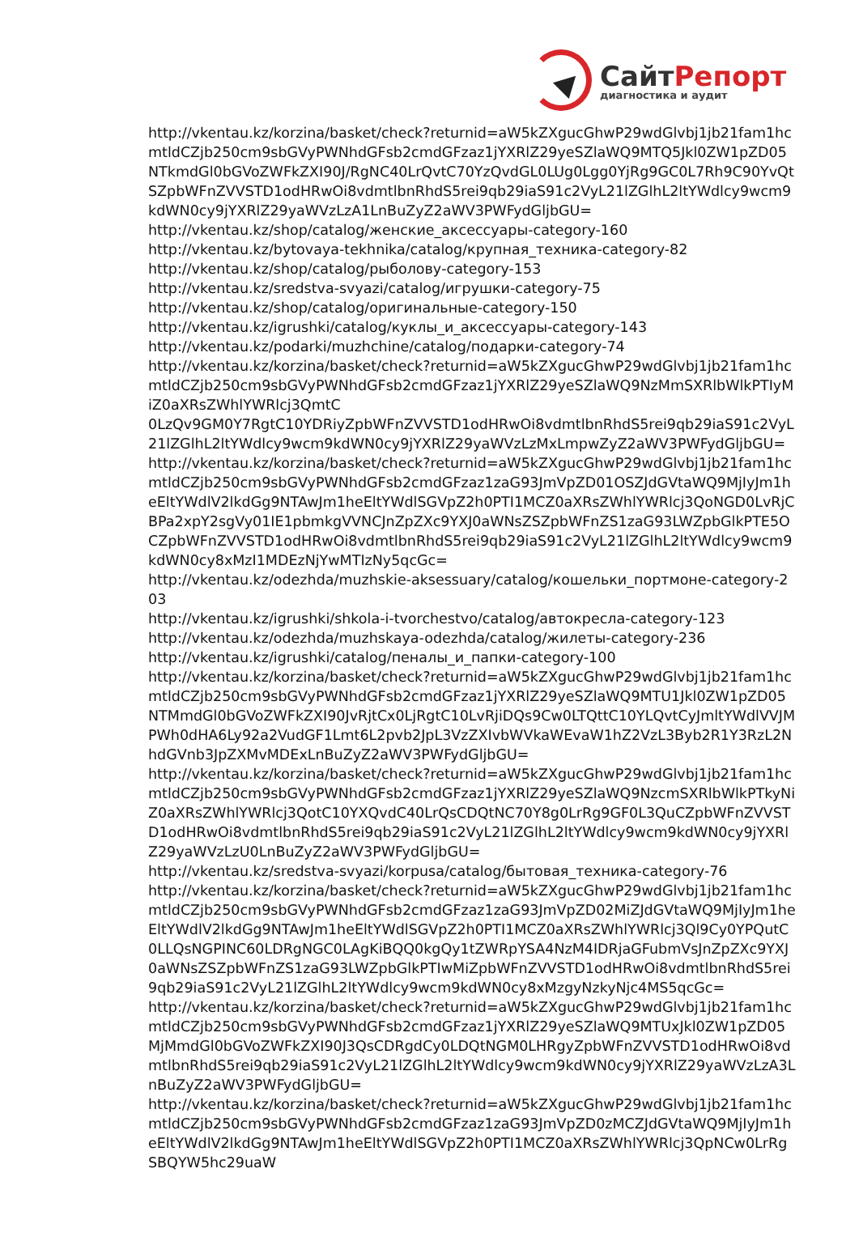СайтРепорт
диагностика и аудит
http://vkentau.kz/korzina/basket/check?returnid=aW5kZXgucGhwP29wdGlvbj1jb21fam1hcmtldCZjb250cm9sbGVyPWNhdGFsb2cmdGFzaz1jYXRlZ29yeSZlaWQ9MTQ5Jkl0ZW1pZD05NTkmdGl0bGVoZWFkZXI90J/RgNC40LrQvtC70YzQvdGL0LUg0Lgg0YjRg9GC0L7Rh9C90YvQtSZpbWFnZVVSTD1odHRwOi8vdmtlbnRhdS5rei9qb29iaS91c2VyL21lZGlhL2ltYWdlcy9wcm9kdWN0cy9jYXRlZ29yaWVzLzA1LnBuZyZ2aWV3PWFydGljbGU=
http://vkentau.kz/shop/catalog/женские_аксессуары-category-160
http://vkentau.kz/bytovaya-tekhnika/catalog/крупная_техника-category-82
http://vkentau.kz/shop/catalog/рыболову-category-153
http://vkentau.kz/sredstva-svyazi/catalog/игрушки-category-75
http://vkentau.kz/shop/catalog/оригинальные-category-150
http://vkentau.kz/igrushki/catalog/куклы_и_аксессуары-category-143
http://vkentau.kz/podarki/muzhchine/catalog/подарки-category-74
http://vkentau.kz/korzina/basket/check?returnid=aW5kZXgucGhwP29wdGlvbj1jb21fam1hcmtldCZjb250cm9sbGVyPWNhdGFsb2cmdGFzaz1jYXRlZ29yeSZlaWQ9NzMmSXRlbWlkPTIyMiZ0aXRsZWhlYWRlcj3QmtC
0LzQv9GM0Y7RgtC10YDRiyZpbWFnZVVSTD1odHRwOi8vdmtlbnRhdS5rei9qb29iaS91c2VyL21lZGlhL2ltYWdlcy9wcm9kdWN0cy9jYXRlZ29yaWVzLzMxLmpwZyZ2aWV3PWFydGljbGU=
http://vkentau.kz/korzina/basket/check?returnid=aW5kZXgucGhwP29wdGlvbj1jb21fam1hcmtldCZjb250cm9sbGVyPWNhdGFsb2cmdGFzaz1zaG93JmVpZD01OSZJdGVtaWQ9MjIyJm1heEltYWdlV2lkdGg9NTAwJm1heEltYWdlSGVpZ2h0PTI1MCZ0aXRsZWhlYWRlcj3QoNGD0LvRjCBPa2xpY2sgVy01IE1pbmkgVVNCJnZpZXc9YXJ0aWNsZSZpbWFnZS1zaG93LWZpbGlkPTE5OCZpbWFnZVVSTD1odHRwOi8vdmtlbnRhdS5rei9qb29iaS91c2VyL21lZGlhL2ltYWdlcy9wcm9kdWN0cy8xMzI1MDEzNjYwMTIzNy5qcGc=
http://vkentau.kz/odezhda/muzhskie-aksessuary/catalog/кошельки_портмоне-category-203
http://vkentau.kz/igrushki/shkola-i-tvorchestvo/catalog/автокресла-category-123
http://vkentau.kz/odezhda/muzhskaya-odezhda/catalog/жилеты-category-236
http://vkentau.kz/igrushki/catalog/пеналы_и_папки-category-100
http://vkentau.kz/korzina/basket/check?returnid=aW5kZXgucGhwP29wdGlvbj1jb21fam1hcmtldCZjb250cm9sbGVyPWNhdGFsb2cmdGFzaz1jYXRlZ29yeSZlaWQ9MTU1Jkl0ZW1pZD05NTMmdGl0bGVoZWFkZXI90JvRjtCx0LjRgtC10LvRjiDQs9Cw0LTQttC10YLQvtCyJmltYWdlVVJMPWh0dHA6Ly92a2VudGF1Lmt6L2pvb2JpL3VzZXIvbWVkaWEvaW1hZ2VzL3Byb2R1Y3RzL2NhdGVnb3JpZXMvMDExLnBuZyZ2aWV3PWFydGljbGU=
http://vkentau.kz/korzina/basket/check?returnid=aW5kZXgucGhwP29wdGlvbj1jb21fam1hcmtldCZjb250cm9sbGVyPWNhdGFsb2cmdGFzaz1jYXRlZ29yeSZlaWQ9NzcmSXRlbWlkPTkyNiZ0aXRsZWhlYWRlcj3QotC10YXQvdC40LrQsCDQtNC70Y8g0LrRg9GF0L3QuCZpbWFnZVVSTD1odHRwOi8vdmtlbnRhdS5rei9qb29iaS91c2VyL21lZGlhL2ltYWdlcy9wcm9kdWN0cy9jYXRlZ29yaWVzLzU0LnBuZyZ2aWV3PWFydGljbGU=
http://vkentau.kz/sredstva-svyazi/korpusa/catalog/бытовая_техника-category-76
http://vkentau.kz/korzina/basket/check?returnid=aW5kZXgucGhwP29wdGlvbj1jb21fam1hcmtldCZjb250cm9sbGVyPWNhdGFsb2cmdGFzaz1zaG93JmVpZD02MiZJdGVtaWQ9MjIyJm1heEltYWdlV2lkdGg9NTAwJm1heEltYWdlSGVpZ2h0PTI1MCZ0aXRsZWhlYWRlcj3Ql9Cy0YPQutC
0LLQsNGPINC60LDRgNGC0LAgKiBQQ0kgQy1tZWRpYSA4NzM4IDRjaGFubmVsJnZpZXc9YXJ0aWNsZSZpbWFnZS1zaG93LWZpbGlkPTIwMiZpbWFnZVVSTD1odHRwOi8vdmtlbnRhdS5rei9qb29iaS91c2VyL21lZGlhL2ltYWdlcy9wcm9kdWN0cy8xMzgyNzkyNjc4MS5qcGc=
http://vkentau.kz/korzina/basket/check?returnid=aW5kZXgucGhwP29wdGlvbj1jb21fam1hcmtldCZjb250cm9sbGVyPWNhdGFsb2cmdGFzaz1jYXRlZ29yeSZlaWQ9MTUxJkl0ZW1pZD05MjMmdGl0bGVoZWFkZXI90J3QsCDRgdCy0LDQtNGM0LHRgyZpbWFnZVVSTD1odHRwOi8vdmtlbnRhdS5rei9qb29iaS91c2VyL21lZGlhL2ltYWdlcy9wcm9kdWN0cy9jYXRlZ29yaWVzLzA3LnBuZyZ2aWV3PWFydGljbGU=
http://vkentau.kz/korzina/basket/check?returnid=aW5kZXgucGhwP29wdGlvbj1jb21fam1hcmtldCZjb250cm9sbGVyPWNhdGFsb2cmdGFzaz1zaG93JmVpZD0zMCZJdGVtaWQ9MjIyJm1heEltYWdlV2lkdGg9NTAwJm1heEltYWdlSGVpZ2h0PTI1MCZ0aXRsZWhlYWRlcj3QpNCw0LrRgSBQYW5hc29uaW